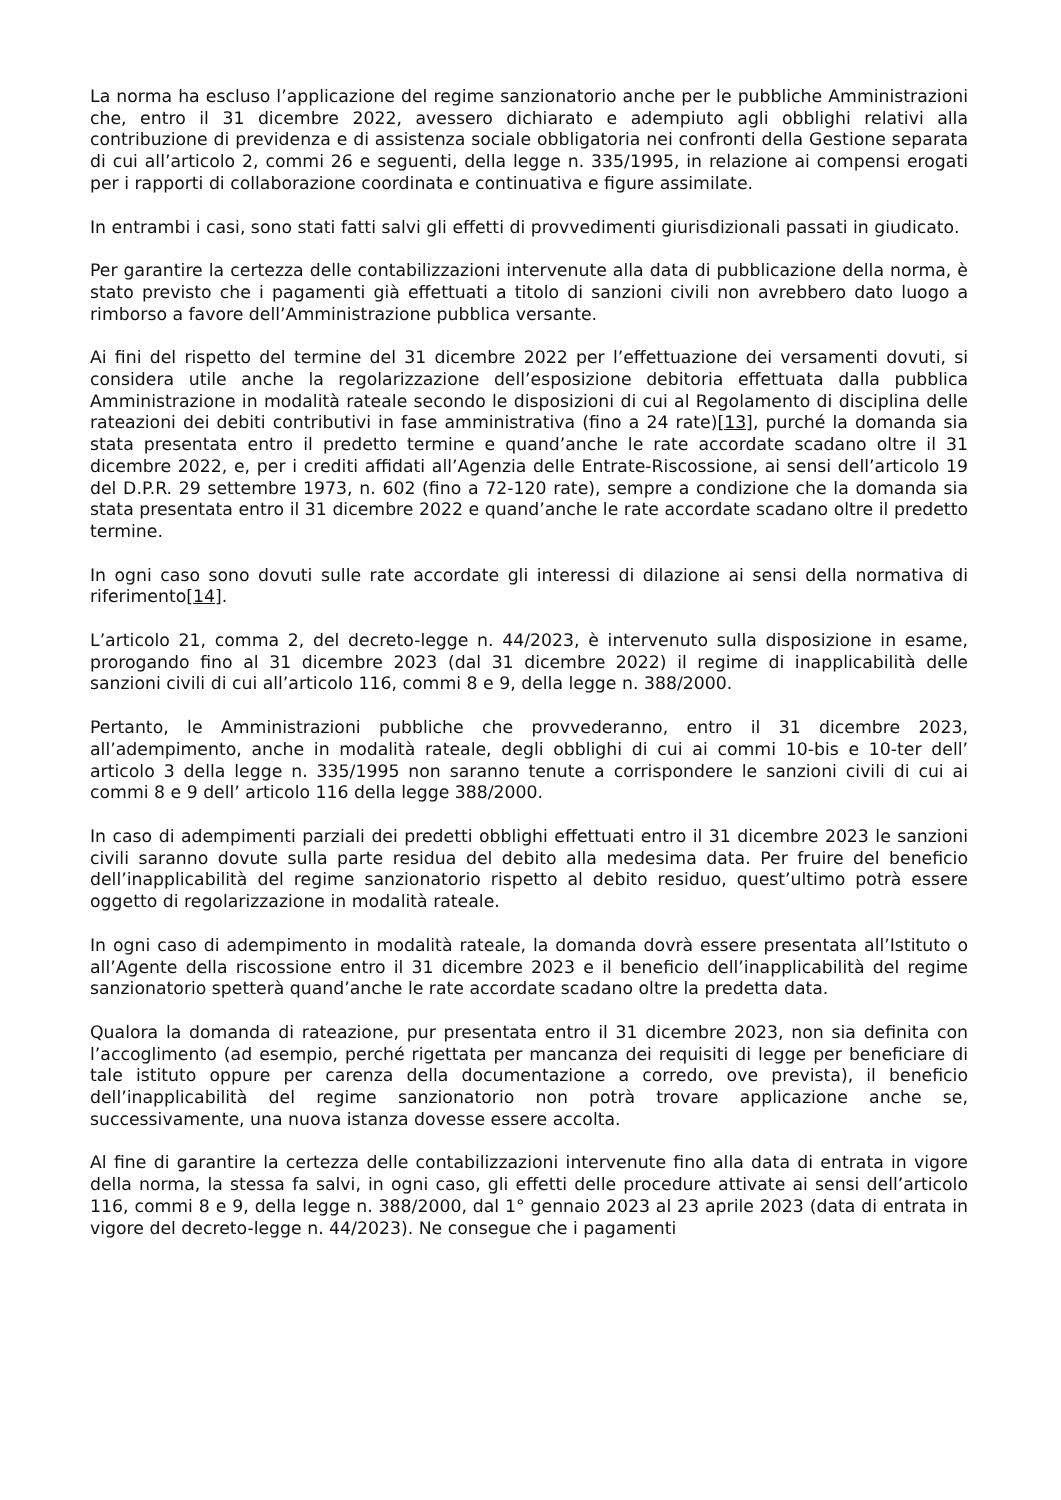La norma ha escluso l’applicazione del regime sanzionatorio anche per le pubbliche Amministrazioni che, entro il 31 dicembre 2022, avessero dichiarato e adempiuto agli obblighi relativi alla contribuzione di previdenza e di assistenza sociale obbligatoria nei confronti della Gestione separata di cui all’articolo 2, commi 26 e seguenti, della legge n. 335/1995, in relazione ai compensi erogati per i rapporti di collaborazione coordinata e continuativa e figure assimilate.
In entrambi i casi, sono stati fatti salvi gli effetti di provvedimenti giurisdizionali passati in giudicato.
Per garantire la certezza delle contabilizzazioni intervenute alla data di pubblicazione della norma, è stato previsto che i pagamenti già effettuati a titolo di sanzioni civili non avrebbero dato luogo a rimborso a favore dell’Amministrazione pubblica versante.
Ai fini del rispetto del termine del 31 dicembre 2022 per l’effettuazione dei versamenti dovuti, si considera utile anche la regolarizzazione dell’esposizione debitoria effettuata dalla pubblica Amministrazione in modalità rateale secondo le disposizioni di cui al Regolamento di disciplina delle rateazioni dei debiti contributivi in fase amministrativa (fino a 24 rate)[13], purché la domanda sia stata presentata entro il predetto termine e quand’anche le rate accordate scadano oltre il 31 dicembre 2022, e, per i crediti affidati all’Agenzia delle Entrate-Riscossione, ai sensi dell’articolo 19 del D.P.R. 29 settembre 1973, n. 602 (fino a 72-120 rate), sempre a condizione che la domanda sia stata presentata entro il 31 dicembre 2022 e quand’anche le rate accordate scadano oltre il predetto termine.
In ogni caso sono dovuti sulle rate accordate gli interessi di dilazione ai sensi della normativa di riferimento[14].
L’articolo 21, comma 2, del decreto-legge n. 44/2023, è intervenuto sulla disposizione in esame, prorogando fino al 31 dicembre 2023 (dal 31 dicembre 2022) il regime di inapplicabilità delle sanzioni civili di cui all’articolo 116, commi 8 e 9, della legge n. 388/2000.
Pertanto, le Amministrazioni pubbliche che provvederanno, entro il 31 dicembre 2023, all’adempimento, anche in modalità rateale, degli obblighi di cui ai commi 10-bis e 10-ter dell’ articolo 3 della legge n. 335/1995 non saranno tenute a corrispondere le sanzioni civili di cui ai commi 8 e 9 dell’ articolo 116 della legge 388/2000.
In caso di adempimenti parziali dei predetti obblighi effettuati entro il 31 dicembre 2023 le sanzioni civili saranno dovute sulla parte residua del debito alla medesima data. Per fruire del beneficio dell’inapplicabilità del regime sanzionatorio rispetto al debito residuo, quest’ultimo potrà essere oggetto di regolarizzazione in modalità rateale.
In ogni caso di adempimento in modalità rateale, la domanda dovrà essere presentata all’Istituto o all’Agente della riscossione entro il 31 dicembre 2023 e il beneficio dell’inapplicabilità del regime sanzionatorio spetterà quand’anche le rate accordate scadano oltre la predetta data.
Qualora la domanda di rateazione, pur presentata entro il 31 dicembre 2023, non sia definita con l’accoglimento (ad esempio, perché rigettata per mancanza dei requisiti di legge per beneficiare di tale istituto oppure per carenza della documentazione a corredo, ove prevista), il beneficio dell’inapplicabilità del regime sanzionatorio non potrà trovare applicazione anche se, successivamente, una nuova istanza dovesse essere accolta.
Al fine di garantire la certezza delle contabilizzazioni intervenute fino alla data di entrata in vigore della norma, la stessa fa salvi, in ogni caso, gli effetti delle procedure attivate ai sensi dell’articolo 116, commi 8 e 9, della legge n. 388/2000, dal 1° gennaio 2023 al 23 aprile 2023 (data di entrata in vigore del decreto-legge n. 44/2023). Ne consegue che i pagamenti